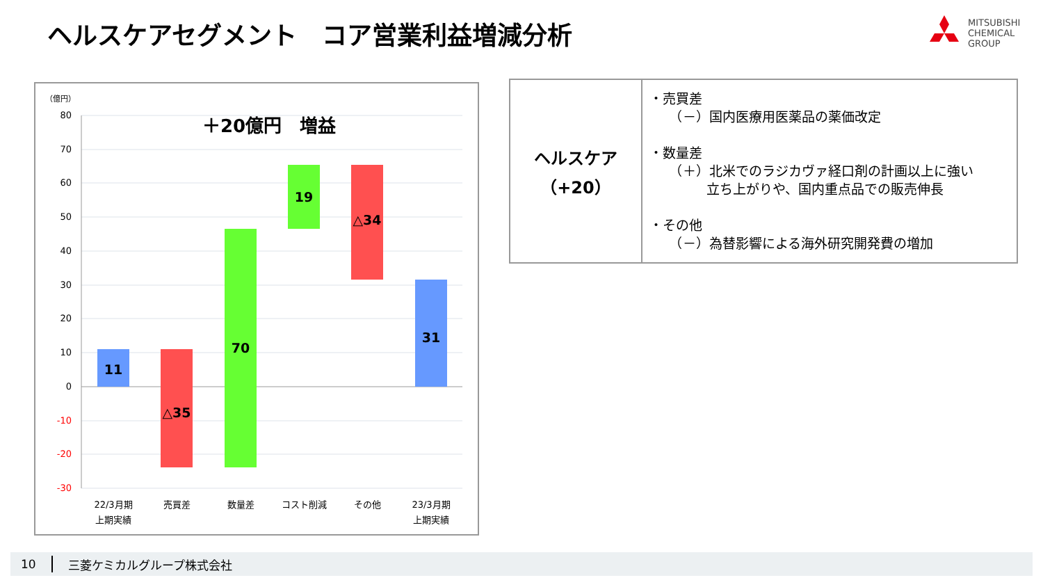ヘルスケアセグメント　コア営業利益増減分析
MITSUBISHI
CHEMICAL
GROUP
（億円）
＋20億円　増益
80
70
60
50
40
30
20
10
0
-10
-20
-30
11
△35
70
19
△34
31
22/3月期
上期実績
売買差
数量差
コスト削減
その他
23/3月期
上期実績
| ヘルスケア （+20） | ・売買差 （－）国内医療用医薬品の薬価改定 ・数量差 （＋）北米でのラジカヴァ経口剤の計画以上に強い 立ち上がりや、国内重点品での販売伸長 ・その他 （－）為替影響による海外研究開発費の増加 |
10 三菱ケミカルグループ株式会社